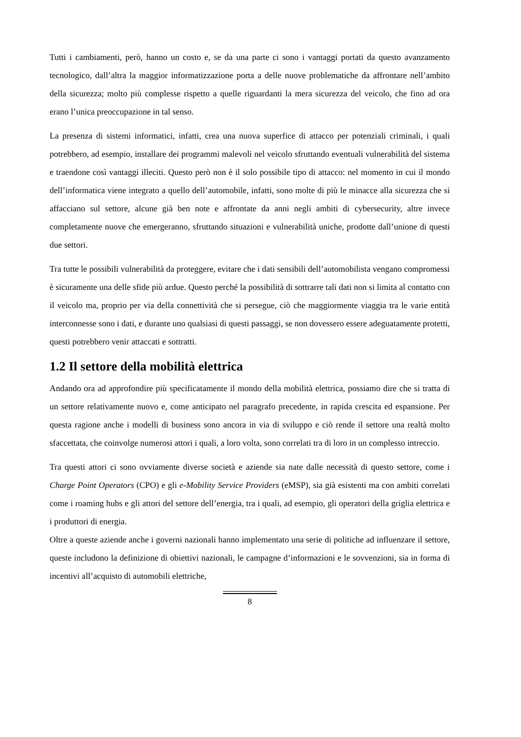Tutti i cambiamenti, però, hanno un costo e, se da una parte ci sono i vantaggi portati da questo avanzamento tecnologico, dall’altra la maggior informatizzazione porta a delle nuove problematiche da affrontare nell’ambito della sicurezza; molto più complesse rispetto a quelle riguardanti la mera sicurezza del veicolo, che fino ad ora erano l’unica preoccupazione in tal senso.
La presenza di sistemi informatici, infatti, crea una nuova superfice di attacco per potenziali criminali, i quali potrebbero, ad esempio, installare dei programmi malevoli nel veicolo sfruttando eventuali vulnerabilità del sistema e traendone così vantaggi illeciti. Questo però non è il solo possibile tipo di attacco: nel momento in cui il mondo dell’informatica viene integrato a quello dell’automobile, infatti, sono molte di più le minacce alla sicurezza che si affacciano sul settore, alcune già ben note e affrontate da anni negli ambiti di cybersecurity, altre invece completamente nuove che emergeranno, sfruttando situazioni e vulnerabilità uniche, prodotte dall’unione di questi due settori.
Tra tutte le possibili vulnerabilità da proteggere, evitare che i dati sensibili dell’automobilista vengano compromessi è sicuramente una delle sfide più ardue. Questo perché la possibilità di sottrarre tali dati non si limita al contatto con il veicolo ma, proprio per via della connettività che si persegue, ciò che maggiormente viaggia tra le varie entità interconnesse sono i dati, e durante uno qualsiasi di questi passaggi, se non dovessero essere adeguatamente protetti, questi potrebbero venir attaccati e sottratti.
1.2 Il settore della mobilità elettrica
Andando ora ad approfondire più specificatamente il mondo della mobilità elettrica, possiamo dire che si tratta di un settore relativamente nuovo e, come anticipato nel paragrafo precedente, in rapida crescita ed espansione. Per questa ragione anche i modelli di business sono ancora in via di sviluppo e ciò rende il settore una realtà molto sfaccettata, che coinvolge numerosi attori i quali, a loro volta, sono correlati tra di loro in un complesso intreccio.
Tra questi attori ci sono ovviamente diverse società e aziende sia nate dalle necessità di questo settore, come i Charge Point Operators (CPO) e gli e-Mobility Service Providers (eMSP), sia già esistenti ma con ambiti correlati come i roaming hubs e gli attori del settore dell’energia, tra i quali, ad esempio, gli operatori della griglia elettrica e i produttori di energia.
Oltre a queste aziende anche i governi nazionali hanno implementato una serie di politiche ad influenzare il settore, queste includono la definizione di obiettivi nazionali, le campagne d’informazioni e le sovvenzioni, sia in forma di incentivi all’acquisto di automobili elettriche,
8